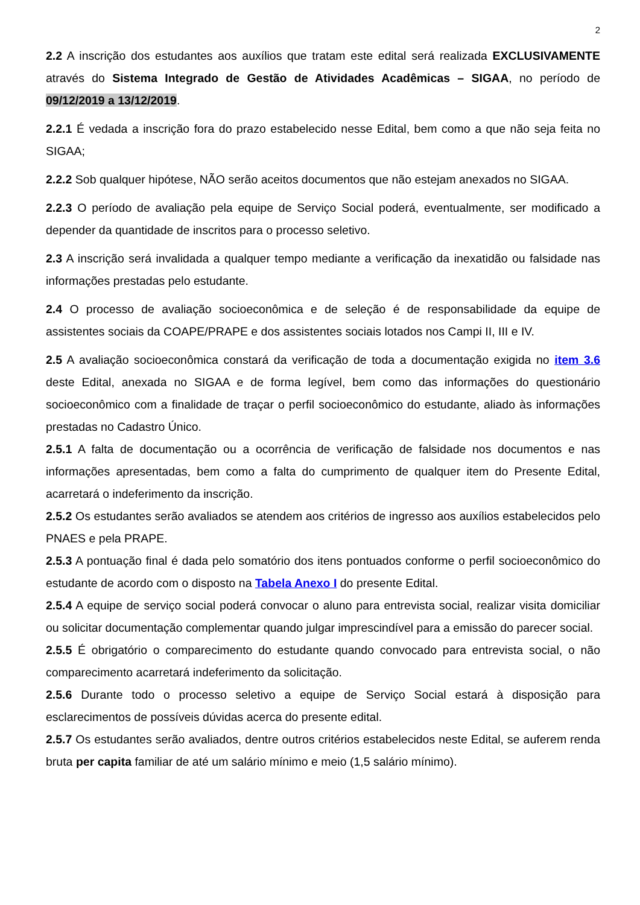2
2.2 A inscrição dos estudantes aos auxílios que tratam este edital será realizada EXCLUSIVAMENTE através do Sistema Integrado de Gestão de Atividades Acadêmicas – SIGAA, no período de 09/12/2019 a 13/12/2019.
2.2.1 É vedada a inscrição fora do prazo estabelecido nesse Edital, bem como a que não seja feita no SIGAA;
2.2.2 Sob qualquer hipótese, NÃO serão aceitos documentos que não estejam anexados no SIGAA.
2.2.3 O período de avaliação pela equipe de Serviço Social poderá, eventualmente, ser modificado a depender da quantidade de inscritos para o processo seletivo.
2.3 A inscrição será invalidada a qualquer tempo mediante a verificação da inexatidão ou falsidade nas informações prestadas pelo estudante.
2.4 O processo de avaliação socioeconômica e de seleção é de responsabilidade da equipe de assistentes sociais da COAPE/PRAPE e dos assistentes sociais lotados nos Campi II, III e IV.
2.5 A avaliação socioeconômica constará da verificação de toda a documentação exigida no item 3.6 deste Edital, anexada no SIGAA e de forma legível, bem como das informações do questionário socioeconômico com a finalidade de traçar o perfil socioeconômico do estudante, aliado às informações prestadas no Cadastro Único.
2.5.1 A falta de documentação ou a ocorrência de verificação de falsidade nos documentos e nas informações apresentadas, bem como a falta do cumprimento de qualquer item do Presente Edital, acarretará o indeferimento da inscrição.
2.5.2 Os estudantes serão avaliados se atendem aos critérios de ingresso aos auxílios estabelecidos pelo PNAES e pela PRAPE.
2.5.3 A pontuação final é dada pelo somatório dos itens pontuados conforme o perfil socioeconômico do estudante de acordo com o disposto na Tabela Anexo I do presente Edital.
2.5.4 A equipe de serviço social poderá convocar o aluno para entrevista social, realizar visita domiciliar ou solicitar documentação complementar quando julgar imprescindível para a emissão do parecer social.
2.5.5 É obrigatório o comparecimento do estudante quando convocado para entrevista social, o não comparecimento acarretará indeferimento da solicitação.
2.5.6 Durante todo o processo seletivo a equipe de Serviço Social estará à disposição para esclarecimentos de possíveis dúvidas acerca do presente edital.
2.5.7 Os estudantes serão avaliados, dentre outros critérios estabelecidos neste Edital, se auferem renda bruta per capita familiar de até um salário mínimo e meio (1,5 salário mínimo).